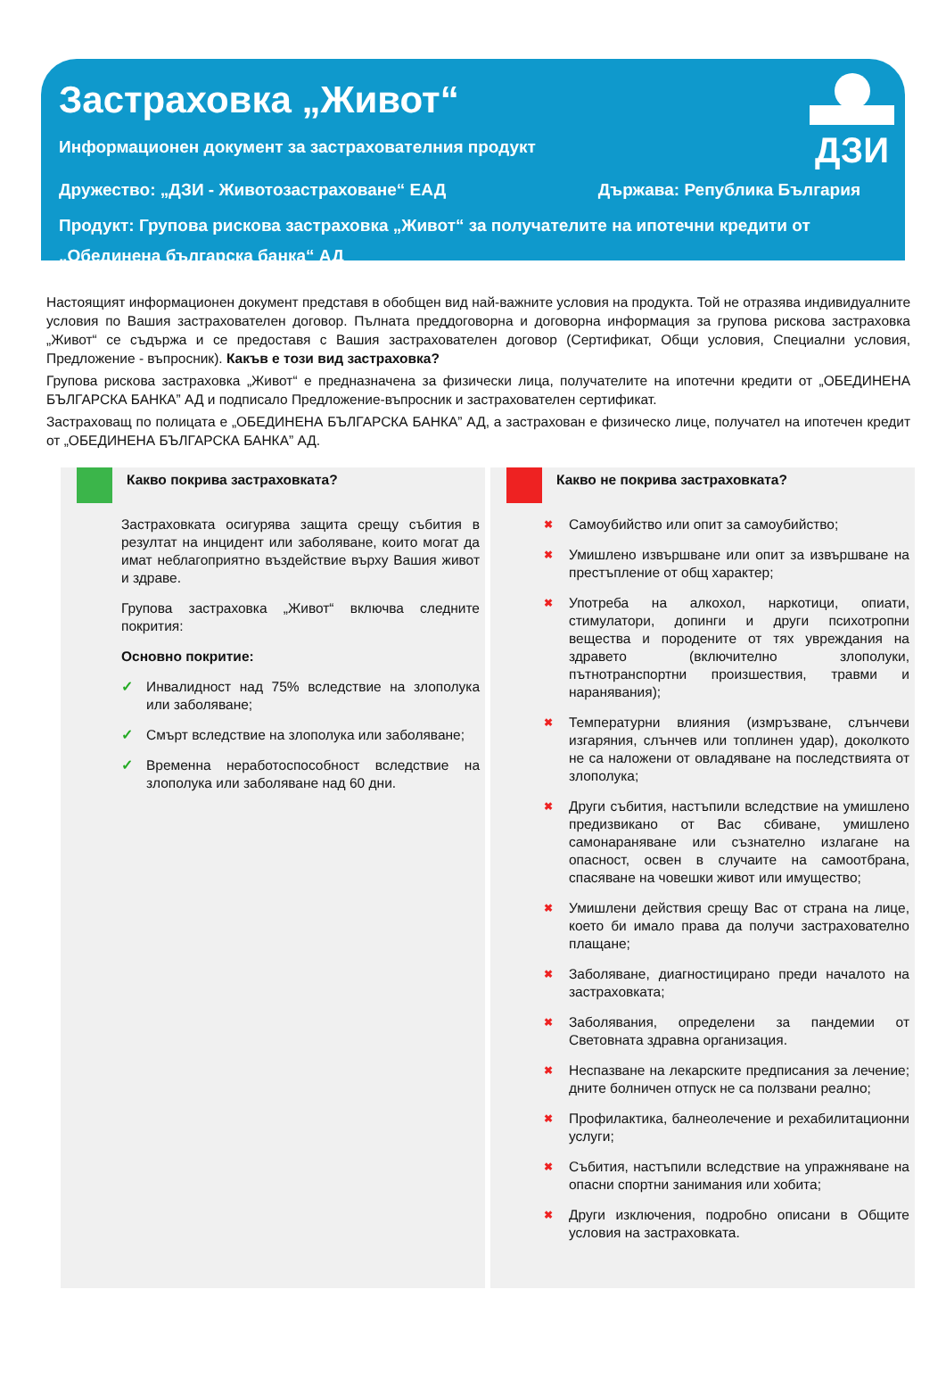ДЗИ
Застраховка „Живот“
Информационен документ за застрахователния продукт
Дружество: „ДЗИ - Животозастраховане“ ЕАД Държава: Република България
Продукт: Групова рискова застраховка „Живот“ за получателите на ипотечни кредити от „Обединена българска банка“ АД
Настоящият информационен документ представя в обобщен вид най-важните условия на продукта. Той не отразява индивидуалните условия по Вашия застрахователен договор. Пълната преддоговорна и договорна информация за групова рискова застраховка „Живот“ се съдържа и се предоставя с Вашия застрахователен договор (Сертификат, Общи условия, Специални условия, Предложение - въпросник). Какъв е този вид застраховка?
Групова рискова застраховка „Живот“ е предназначена за физически лица, получателите на ипотечни кредити от „ОБЕДИНЕНА БЪЛГАРСКА БАНКА” АД и подписало Предложение-въпросник и застрахователен сертификат.
Застраховащ по полицата е „ОБЕДИНЕНА БЪЛГАРСКА БАНКА” АД, а застрахован е физическо лице, получател на ипотечен кредит от „ОБЕДИНЕНА БЪЛГАРСКА БАНКА” АД.
Какво покрива застраховката?
Застраховката осигурява защита срещу събития в резултат на инцидент или заболяване, които могат да имат неблагоприятно въздействие върху Вашия живот и здраве.
Групова застраховка „Живот“ включва следните покрития:
Основно покритие:
✓ Инвалидност над 75% вследствие на злополука или заболяване;
✓ Смърт вследствие на злополука или заболяване;
✓ Временна неработоспособност вследствие на злополука или заболяване над 60 дни.
Какво не покрива застраховката?
✖
Самоубийство или опит за самоубийство;
✖
Умишлено извършване или опит за извършване на престъпление от общ характер;
✖
Употреба на алкохол, наркотици, опиати, стимулатори, допинги и други психотропни вещества и породените от тях увреждания на здравето (включително злополуки, пътнотранспортни произшествия, травми и наранявания);
✖
Температурни влияния (измръзване, слънчеви изгаряния, слънчев или топлинен удар), доколкото не са наложени от овладяване на последствията от злополука;
✖
Други събития, настъпили вследствие на умишлено предизвикано от Вас сбиване, умишлено самонараняване или съзнателно излагане на опасност, освен в случаите на самоотбрана, спасяване на човешки живот или имущество;
✖
Умишлени действия срещу Вас от страна на лице, което би имало права да получи застрахователно плащане;
✖
Заболяване, диагностицирано преди началото на застраховката;
✖
Заболявания, определени за пандемии от Световната здравна организация.
✖
Неспазване на лекарските предписания за лечение; дните болничен отпуск не са ползвани реално;
✖
Профилактика, балнеолечение и рехабилитационни услуги;
✖
Събития, настъпили вследствие на упражняване на опасни спортни занимания или хобита;
✖
Други изключения, подробно описани в Общите условия на застраховката.